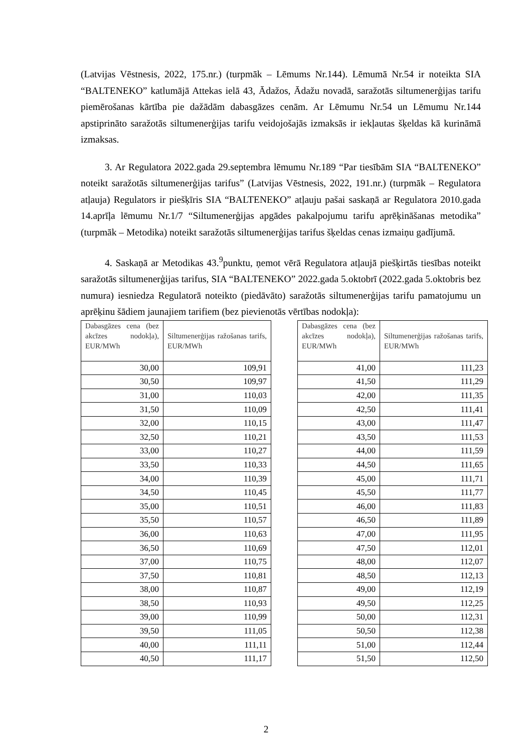(Latvijas Vēstnesis, 2022, 175.nr.) (turpmāk – Lēmums Nr.144). Lēmumā Nr.54 ir noteikta SIA “BALTENEKO” katlumājā Attekas ielā 43, Ādažos, Ādažu novadā, saražotās siltumenerģijas tarifu piemērošanas kārtība pie dažādām dabasgāzes cenām. Ar Lēmumu Nr.54 un Lēmumu Nr.144 apstiprināto saražotās siltumenerģijas tarifu veidojošajās izmaksās ir iekļautas šķeldas kā kurināmā izmaksas.
3. Ar Regulatora 2022.gada 29.septembra lēmumu Nr.189 “Par tiesībām SIA “BALTENEKO” noteikt saražotās siltumenerģijas tarifus” (Latvijas Vēstnesis, 2022, 191.nr.) (turpmāk – Regulatora atļauja) Regulators ir piešķīris SIA “BALTENEKO” atļauju pašai saskaņā ar Regulatora 2010.gada 14.aprīļa lēmumu Nr.1/7 “Siltumenerģijas apgādes pakalpojumu tarifu aprēķināšanas metodika” (turpmāk – Metodika) noteikt saražotās siltumenerģijas tarifus šķeldas cenas izmaiņu gadījumā.
4. Saskaņā ar Metodikas 43.<sup>9</sup>punktu, ņemot vērā Regulatora atļaujā piešķirtās tiesības noteikt saražotās siltumenerģijas tarifus, SIA “BALTENEKO” 2022.gada 5.oktobrī (2022.gada 5.oktobris bez numura) iesniedza Regulatorā noteikto (piedāvāto) saražotās siltumenerģijas tarifu pamatojumu un aprēķinu šādiem jaunajiem tarifiem (bez pievienotās vērtības nodokļa):
| Dabasgāzes cena (bez akcīzes nodokļa), EUR/MWh | Siltumenerģijas ražošanas tarifs, EUR/MWh |
| --- | --- |
| 30,00 | 109,91 |
| 30,50 | 109,97 |
| 31,00 | 110,03 |
| 31,50 | 110,09 |
| 32,00 | 110,15 |
| 32,50 | 110,21 |
| 33,00 | 110,27 |
| 33,50 | 110,33 |
| 34,00 | 110,39 |
| 34,50 | 110,45 |
| 35,00 | 110,51 |
| 35,50 | 110,57 |
| 36,00 | 110,63 |
| 36,50 | 110,69 |
| 37,00 | 110,75 |
| 37,50 | 110,81 |
| 38,00 | 110,87 |
| 38,50 | 110,93 |
| 39,00 | 110,99 |
| 39,50 | 111,05 |
| 40,00 | 111,11 |
| 40,50 | 111,17 |
| Dabasgāzes cena (bez akcīzes nodokļa), EUR/MWh | Siltumenerģijas ražošanas tarifs, EUR/MWh |
| --- | --- |
| 41,00 | 111,23 |
| 41,50 | 111,29 |
| 42,00 | 111,35 |
| 42,50 | 111,41 |
| 43,00 | 111,47 |
| 43,50 | 111,53 |
| 44,00 | 111,59 |
| 44,50 | 111,65 |
| 45,00 | 111,71 |
| 45,50 | 111,77 |
| 46,00 | 111,83 |
| 46,50 | 111,89 |
| 47,00 | 111,95 |
| 47,50 | 112,01 |
| 48,00 | 112,07 |
| 48,50 | 112,13 |
| 49,00 | 112,19 |
| 49,50 | 112,25 |
| 50,00 | 112,31 |
| 50,50 | 112,38 |
| 51,00 | 112,44 |
| 51,50 | 112,50 |
2